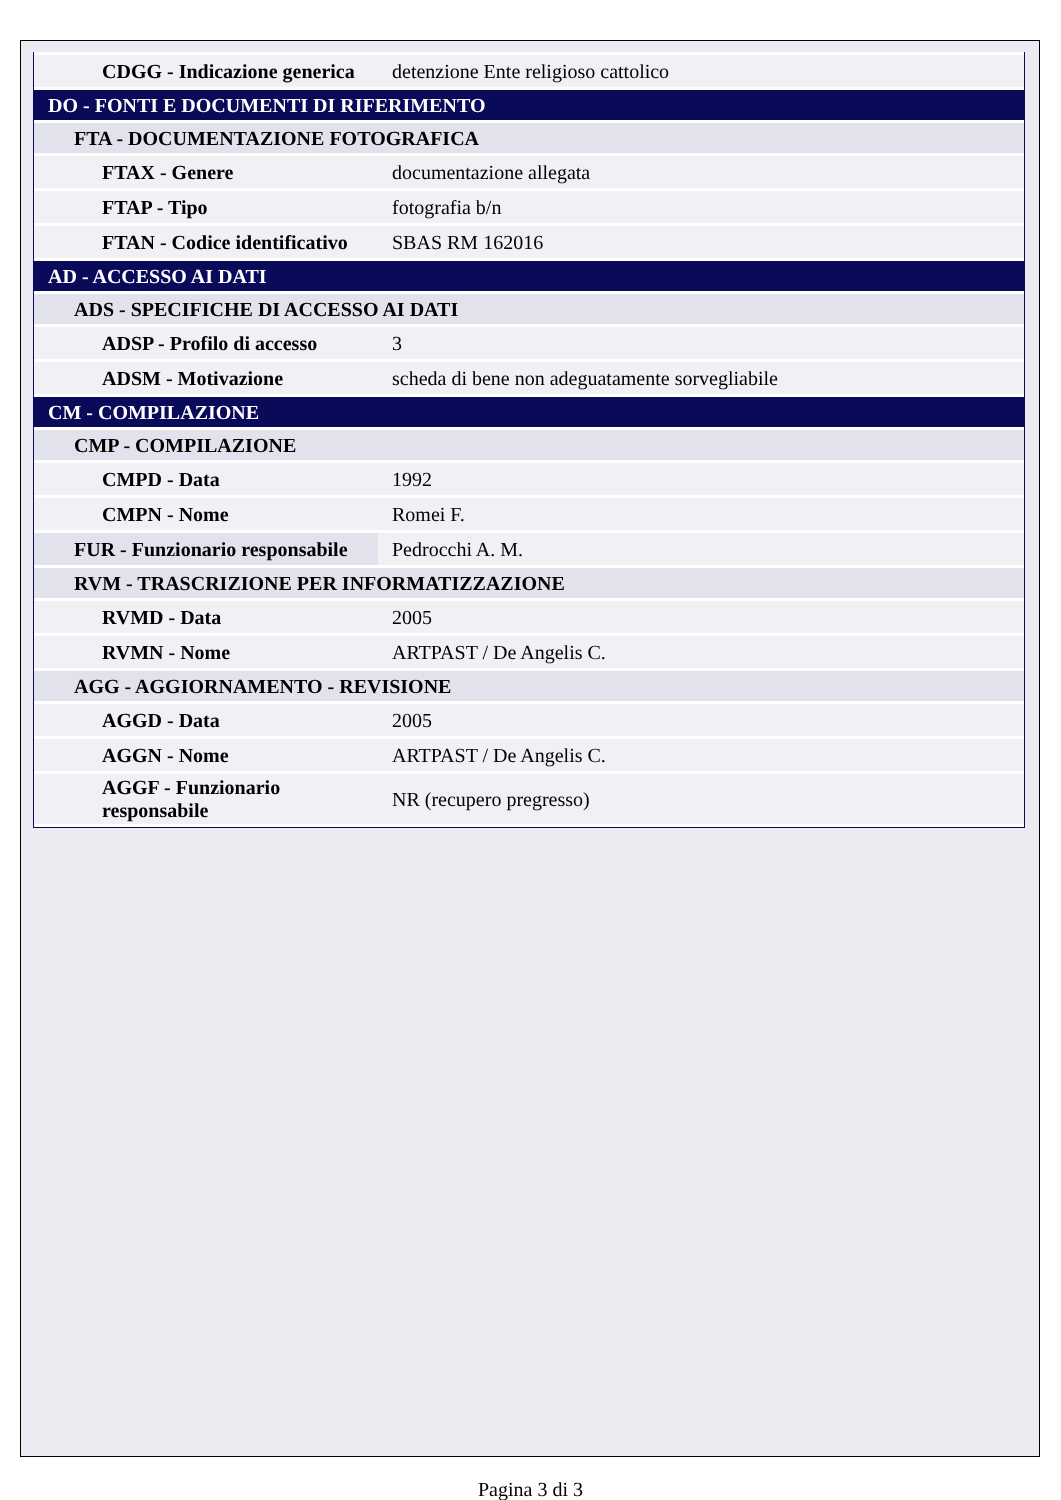| CDGG - Indicazione generica | detenzione Ente religioso cattolico |
| DO - FONTI E DOCUMENTI DI RIFERIMENTO | |
| FTA - DOCUMENTAZIONE FOTOGRAFICA | |
| FTAX - Genere | documentazione allegata |
| FTAP - Tipo | fotografia b/n |
| FTAN - Codice identificativo | SBAS RM 162016 |
| AD - ACCESSO AI DATI | |
| ADS - SPECIFICHE DI ACCESSO AI DATI | |
| ADSP - Profilo di accesso | 3 |
| ADSM - Motivazione | scheda di bene non adeguatamente sorvegliabile |
| CM - COMPILAZIONE | |
| CMP - COMPILAZIONE | |
| CMPD - Data | 1992 |
| CMPN - Nome | Romei F. |
| FUR - Funzionario responsabile | Pedrocchi A. M. |
| RVM - TRASCRIZIONE PER INFORMATIZZAZIONE | |
| RVMD - Data | 2005 |
| RVMN - Nome | ARTPAST / De Angelis C. |
| AGG - AGGIORNAMENTO - REVISIONE | |
| AGGD - Data | 2005 |
| AGGN - Nome | ARTPAST / De Angelis C. |
| AGGF - Funzionario responsabile | NR (recupero pregresso) |
Pagina 3 di 3